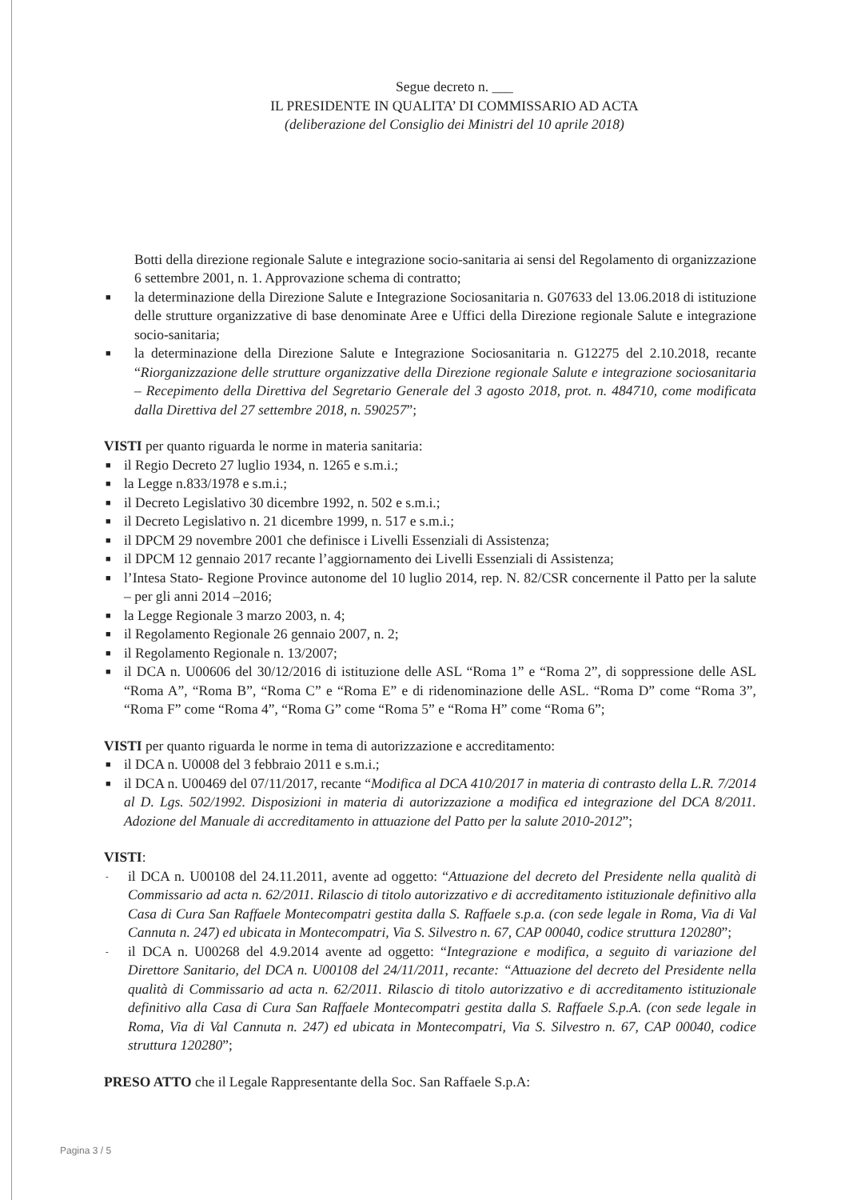Segue decreto n. ___
IL PRESIDENTE IN QUALITA’ DI COMMISSARIO AD ACTA
(deliberazione del Consiglio dei Ministri del 10 aprile 2018)
Botti della direzione regionale Salute e integrazione socio-sanitaria ai sensi del Regolamento di organizzazione 6 settembre 2001, n. 1. Approvazione schema di contratto;
■ la determinazione della Direzione Salute e Integrazione Sociosanitaria n. G07633 del 13.06.2018 di istituzione delle strutture organizzative di base denominate Aree e Uffici della Direzione regionale Salute e integrazione socio-sanitaria;
■ la determinazione della Direzione Salute e Integrazione Sociosanitaria n. G12275 del 2.10.2018, recante “Riorganizzazione delle strutture organizzative della Direzione regionale Salute e integrazione sociosanitaria – Recepimento della Direttiva del Segretario Generale del 3 agosto 2018, prot. n. 484710, come modificata dalla Direttiva del 27 settembre 2018, n. 590257”;
VISTI per quanto riguarda le norme in materia sanitaria:
■ il Regio Decreto 27 luglio 1934, n. 1265 e s.m.i.;
■ la Legge n.833/1978 e s.m.i.;
■ il Decreto Legislativo 30 dicembre 1992, n. 502 e s.m.i.;
■ il Decreto Legislativo n. 21 dicembre 1999, n. 517 e s.m.i.;
■ il DPCM 29 novembre 2001 che definisce i Livelli Essenziali di Assistenza;
■ il DPCM 12 gennaio 2017 recante l’aggiornamento dei Livelli Essenziali di Assistenza;
■ l’Intesa Stato- Regione Province autonome del 10 luglio 2014, rep. N. 82/CSR concernente il Patto per la salute – per gli anni 2014 –2016;
■ la Legge Regionale 3 marzo 2003, n. 4;
■ il Regolamento Regionale 26 gennaio 2007, n. 2;
■ il Regolamento Regionale n. 13/2007;
■ il DCA n. U00606 del 30/12/2016 di istituzione delle ASL “Roma 1” e “Roma 2”, di soppressione delle ASL “Roma A”, “Roma B”, “Roma C” e “Roma E” e di ridenominazione delle ASL. “Roma D” come “Roma 3”, “Roma F” come “Roma 4”, “Roma G” come “Roma 5” e “Roma H” come “Roma 6”;
VISTI per quanto riguarda le norme in tema di autorizzazione e accreditamento:
■ il DCA n. U0008 del 3 febbraio 2011 e s.m.i.;
■ il DCA n. U00469 del 07/11/2017, recante “Modifica al DCA 410/2017 in materia di contrasto della L.R. 7/2014 al D. Lgs. 502/1992. Disposizioni in materia di autorizzazione a modifica ed integrazione del DCA 8/2011. Adozione del Manuale di accreditamento in attuazione del Patto per la salute 2010-2012”;
VISTI:
- il DCA n. U00108 del 24.11.2011, avente ad oggetto: “Attuazione del decreto del Presidente nella qualità di Commissario ad acta n. 62/2011. Rilascio di titolo autorizzativo e di accreditamento istituzionale definitivo alla Casa di Cura San Raffaele Montecompatri gestita dalla S. Raffaele s.p.a. (con sede legale in Roma, Via di Val Cannuta n. 247) ed ubicata in Montecompatri, Via S. Silvestro n. 67, CAP 00040, codice struttura 120280”;
- il DCA n. U00268 del 4.9.2014 avente ad oggetto: “Integrazione e modifica, a seguito di variazione del Direttore Sanitario, del DCA n. U00108 del 24/11/2011, recante: “Attuazione del decreto del Presidente nella qualità di Commissario ad acta n. 62/2011. Rilascio di titolo autorizzativo e di accreditamento istituzionale definitivo alla Casa di Cura San Raffaele Montecompatri gestita dalla S. Raffaele S.p.A. (con sede legale in Roma, Via di Val Cannuta n. 247) ed ubicata in Montecompatri, Via S. Silvestro n. 67, CAP 00040, codice struttura 120280”;
PRESO ATTO che il Legale Rappresentante della Soc. San Raffaele S.p.A:
Pagina 3 / 5